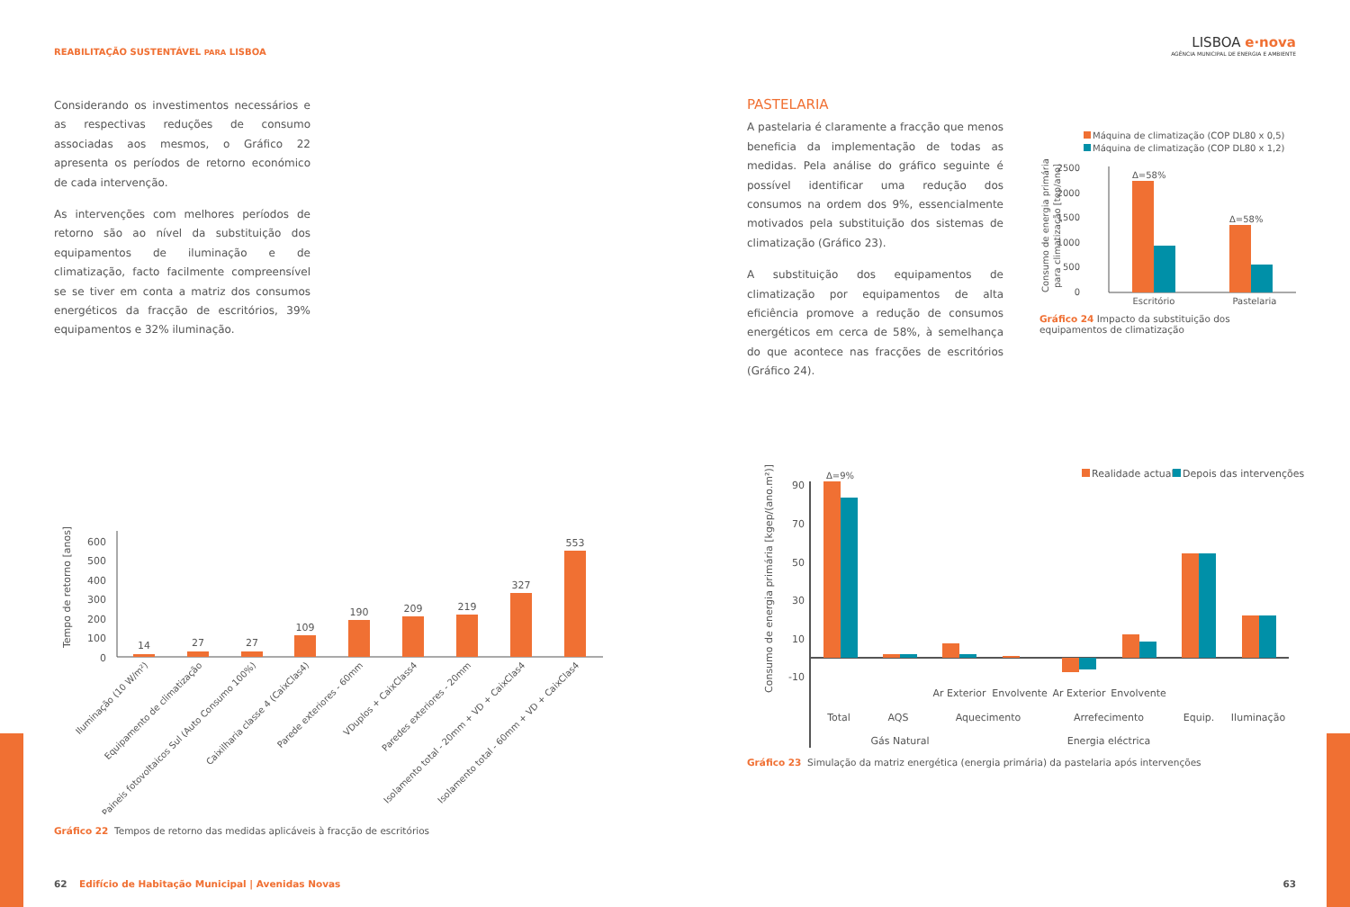REABILITAÇÃO SUSTENTÁVEL PARA LISBOA
LISBOA e·nova
AGÊNCIA MUNICIPAL DE ENERGIA E AMBIENTE
Considerando os investimentos necessários e as respectivas reduções de consumo associadas aos mesmos, o Gráfico 22 apresenta os períodos de retorno económico de cada intervenção.
As intervenções com melhores períodos de retorno são ao nível da substituição dos equipamentos de iluminação e de climatização, facto facilmente compreensível se se tiver em conta a matriz dos consumos energéticos da fracção de escritórios, 39% equipamentos e 32% iluminação.
PASTELARIA
A pastelaria é claramente a fracção que menos beneficia da implementação de todas as medidas. Pela análise do gráfico seguinte é possível identificar uma redução dos consumos na ordem dos 9%, essencialmente motivados pela substituição dos sistemas de climatização (Gráfico 23).
A substituição dos equipamentos de climatização por equipamentos de alta eficiência promove a redução de consumos energéticos em cerca de 58%, à semelhança do que acontece nas fracções de escritórios (Gráfico 24).
Máquina de climatização (COP DL80 x 0,5)
Máquina de climatização (COP DL80 x 1,2)
Consumo de energia primária
para climatização [tep/ano]
2500
2000
1500
1000
500
0
Δ=58%
Δ=58%
Escritório
Pastelaria
Gráfico 24 Impacto da substituição dos equipamentos de climatização
Tempo de retorno [anos]
600
500
400
300
200
100
0
14
27
27
109
190
209
219
327
553
Iluminação (10 W/m²)
Equipamento de climatização
Paineis fotovoltaicos Sul (Auto Consumo 100%)
Caixilharia classe 4 (CaixClas4)
Parede exteriores - 60mm
VDuplos + CaixClass4
Paredes exteriores - 20mm
Isolamento total - 20mm + VD + CaixClas4
Isolamento total - 60mm + VD + CaixClas4
Gráfico 22 Tempos de retorno das medidas aplicáveis à fracção de escritórios
Realidade actual
Depois das intervenções
Consumo de energia primária [kgep/(ano.m²)]
90
70
50
30
10
-10
Δ=9%
Ar Exterior
Envolvente
Ar Exterior
Envolvente
Total
AQS
Aquecimento
Arrefecimento
Equip.
Iluminação
Gás Natural
Energia eléctrica
Gráfico 23 Simulação da matriz energética (energia primária) da pastelaria após intervenções
62 Edifício de Habitação Municipal | Avenidas Novas
63